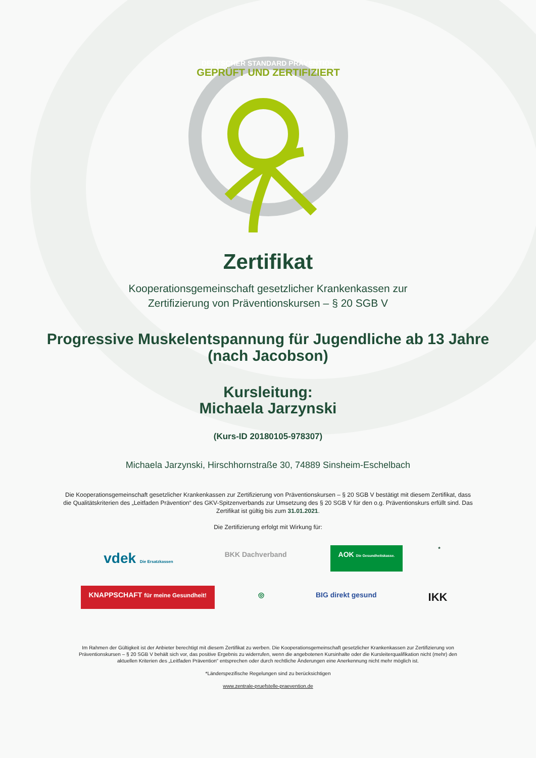GEPRÜFT UND ZERTIFIZIERT
DEUTSCHER STANDARD PRÄVENTION
Zertifikat
Kooperationsgemeinschaft gesetzlicher Krankenkassen zur
Zertifizierung von Präventionskursen – § 20 SGB V
Progressive Muskelentspannung für Jugendliche ab 13 Jahre
(nach Jacobson)
Kursleitung:
Michaela Jarzynski
(Kurs-ID 20180105-978307)
Michaela Jarzynski, Hirschhornstraße 30, 74889 Sinsheim-Eschelbach
Die Kooperationsgemeinschaft gesetzlicher Krankenkassen zur Zertifizierung von Präventionskursen – § 20 SGB V bestätigt mit diesem Zertifikat, dass die Qualitätskriterien des „Leitfaden Prävention“ des GKV-Spitzenverbands zur Umsetzung des § 20 SGB V für den o.g. Präventionskurs erfüllt sind. Das Zertifikat ist gültig bis zum 31.01.2021.
Die Zertifizierung erfolgt mit Wirkung für:
vdek Die Ersatzkassen BKK Dachverband AOK Die Gesundheitskasse.<sup>*</sup>
KNAPPSCHAFT für meine Gesundheit! ◎ BIG direkt gesund IKK
Im Rahmen der Gültigkeit ist der Anbieter berechtigt mit diesem Zertifikat zu werben. Die Kooperationsgemeinschaft gesetzlicher Krankenkassen zur Zertifizierung von Präventionskursen – § 20 SGB V behält sich vor, das positive Ergebnis zu widerrufen, wenn die angebotenen Kursinhalte oder die Kursleiterqualifikation nicht (mehr) den aktuellen Kriterien des „Leitfaden Prävention“ entsprechen oder durch rechtliche Änderungen eine Anerkennung nicht mehr möglich ist.
*Länderspezifische Regelungen sind zu berücksichtigen
www.zentrale-pruefstelle-praevention.de